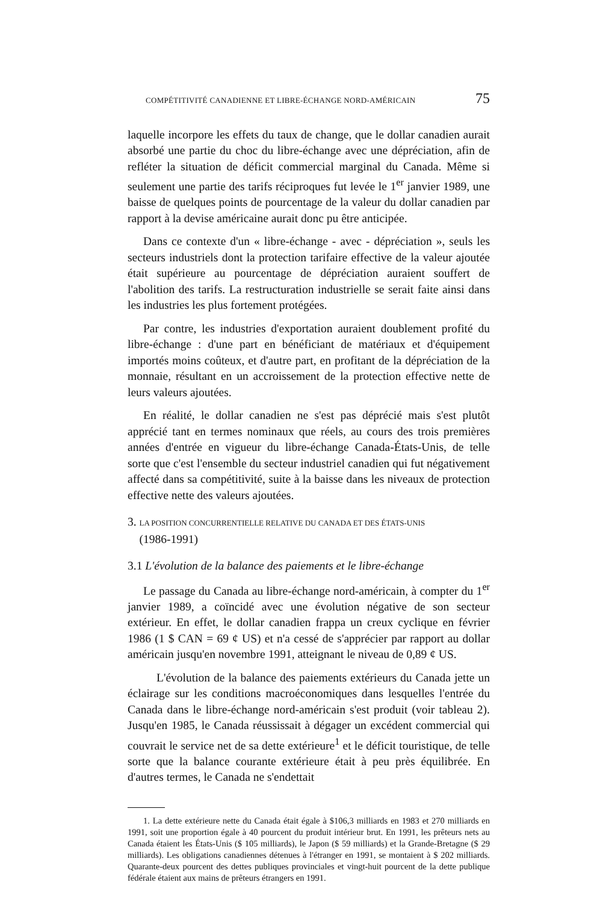COMPÉTITIVITÉ CANADIENNE ET LIBRE-ÉCHANGE NORD-AMÉRICAIN 75
laquelle incorpore les effets du taux de change, que le dollar canadien aurait absorbé une partie du choc du libre-échange avec une dépréciation, afin de refléter la situation de déficit commercial marginal du Canada. Même si seulement une partie des tarifs réciproques fut levée le 1<sup>er</sup> janvier 1989, une baisse de quelques points de pourcentage de la valeur du dollar canadien par rapport à la devise américaine aurait donc pu être anticipée.
Dans ce contexte d'un « libre-échange - avec - dépréciation », seuls les secteurs industriels dont la protection tarifaire effective de la valeur ajoutée était supérieure au pourcentage de dépréciation auraient souffert de l'abolition des tarifs. La restructuration industrielle se serait faite ainsi dans les industries les plus fortement protégées.
Par contre, les industries d'exportation auraient doublement profité du libre-échange : d'une part en bénéficiant de matériaux et d'équipement importés moins coûteux, et d'autre part, en profitant de la dépréciation de la monnaie, résultant en un accroissement de la protection effective nette de leurs valeurs ajoutées.
En réalité, le dollar canadien ne s'est pas déprécié mais s'est plutôt apprécié tant en termes nominaux que réels, au cours des trois premières années d'entrée en vigueur du libre-échange Canada-États-Unis, de telle sorte que c'est l'ensemble du secteur industriel canadien qui fut négativement affecté dans sa compétitivité, suite à la baisse dans les niveaux de protection effective nette des valeurs ajoutées.
3. LA POSITION CONCURRENTIELLE RELATIVE DU CANADA ET DES ÉTATS-UNIS
(1986-1991)
3.1 L'évolution de la balance des paiements et le libre-échange
Le passage du Canada au libre-échange nord-américain, à compter du 1<sup>er</sup> janvier 1989, a coïncidé avec une évolution négative de son secteur extérieur. En effet, le dollar canadien frappa un creux cyclique en février 1986 (1 $ CAN = 69 ¢ US) et n'a cessé de s'apprécier par rapport au dollar américain jusqu'en novembre 1991, atteignant le niveau de 0,89 ¢ US.
L'évolution de la balance des paiements extérieurs du Canada jette un éclairage sur les conditions macroéconomiques dans lesquelles l'entrée du Canada dans le libre-échange nord-américain s'est produit (voir tableau 2). Jusqu'en 1985, le Canada réussissait à dégager un excédent commercial qui couvrait le service net de sa dette extérieure<sup>1</sup> et le déficit touristique, de telle sorte que la balance courante extérieure était à peu près équilibrée. En d'autres termes, le Canada ne s'endettait
1. La dette extérieure nette du Canada était égale à $106,3 milliards en 1983 et 270 milliards en 1991, soit une proportion égale à 40 pourcent du produit intérieur brut. En 1991, les prêteurs nets au Canada étaient les États-Unis ($ 105 milliards), le Japon ($ 59 milliards) et la Grande-Bretagne ($ 29 milliards). Les obligations canadiennes détenues à l'étranger en 1991, se montaient à $ 202 milliards. Quarante-deux pourcent des dettes publiques provinciales et vingt-huit pourcent de la dette publique fédérale étaient aux mains de prêteurs étrangers en 1991.